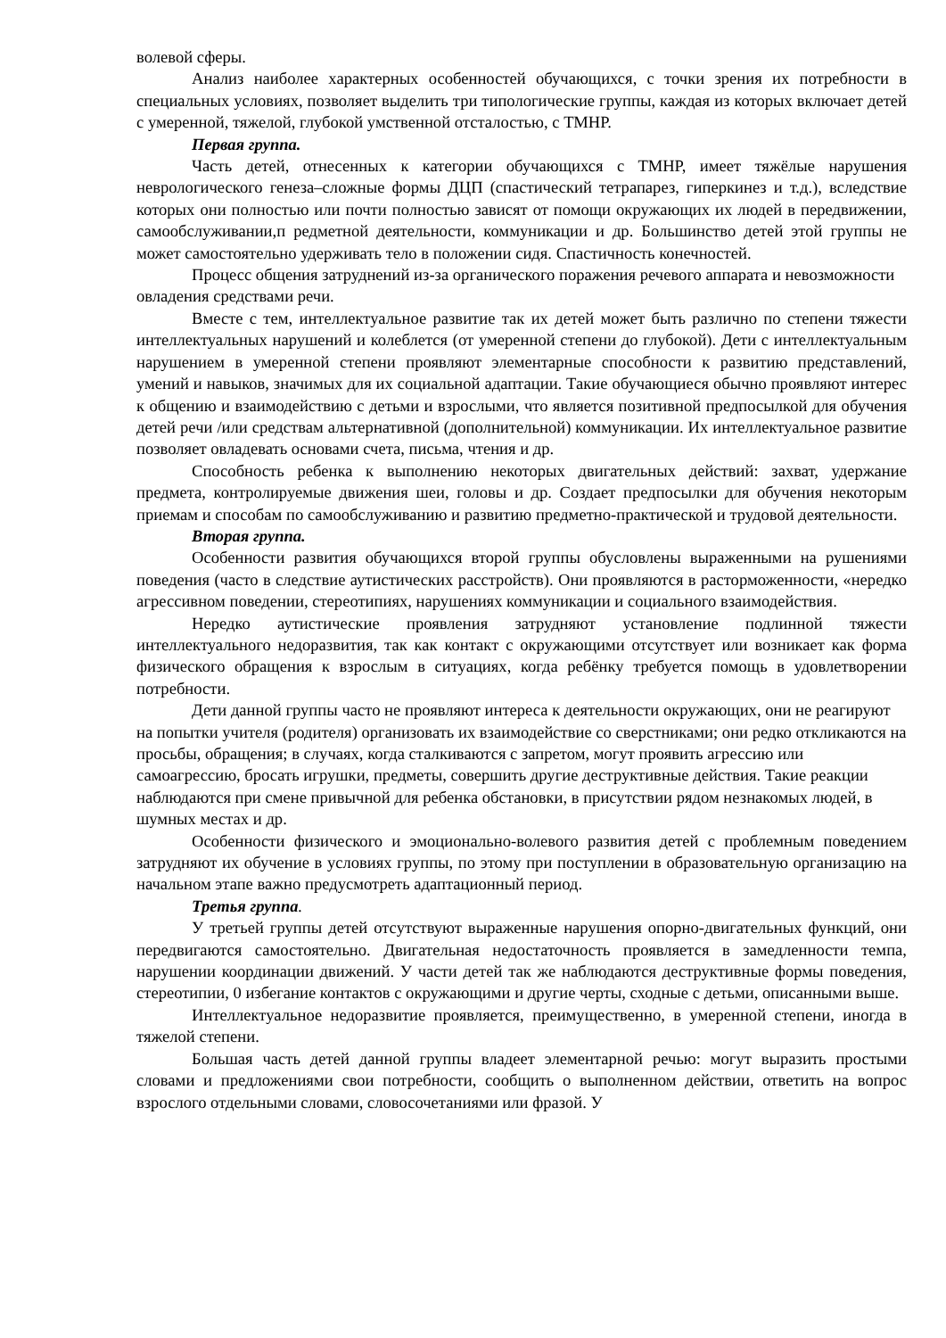волевой сферы.
Анализ наиболее характерных особенностей обучающихся, с точки зрения их потребности в специальных условиях, позволяет выделить три типологические группы, каждая из которых включает детей с умеренной, тяжелой, глубокой умственной отсталостью, с ТМНР.
Первая группа.
Часть детей, отнесенных к категории обучающихся с ТМНР, имеет тяжёлые нарушения неврологического генеза–сложные формы ДЦП (спастический тетрапарез, гиперкинез и т.д.), вследствие которых они полностью или почти полностью зависят от помощи окружающих их людей в передвижении, самообслуживании,п редметной деятельности, коммуникации и др. Большинство детей этой группы не может самостоятельно удерживать тело в положении сидя. Спастичность конечностей.
Процесс общения затруднений из-за органического поражения речевого аппарата и невозможности овладения средствами речи.
Вместе с тем, интеллектуальное развитие так их детей может быть различно по степени тяжести интеллектуальных нарушений и колеблется (от умеренной степени до глубокой). Дети с интеллектуальным нарушением в умеренной степени проявляют элементарные способности к развитию представлений, умений и навыков, значимых для их социальной адаптации. Такие обучающиеся обычно проявляют интерес к общению и взаимодействию с детьми и взрослыми, что является позитивной предпосылкой для обучения детей речи /или средствам альтернативной (дополнительной) коммуникации. Их интеллектуальное развитие позволяет овладевать основами счета, письма, чтения и др.
Способность ребенка к выполнению некоторых двигательных действий: захват, удержание предмета, контролируемые движения шеи, головы и др. Создает предпосылки для обучения некоторым приемам и способам по самообслуживанию и развитию предметно-практической и трудовой деятельности.
Вторая группа.
Особенности развития обучающихся второй группы обусловлены выраженными на рушениями поведения (часто в следствие аутистических расстройств). Они проявляются в расторможенности, «нередко агрессивном поведении, стереотипиях, нарушениях коммуникации и социального взаимодействия.
Нередко аутистические проявления затрудняют установление подлинной тяжести интеллектуального недоразвития, так как контакт с окружающими отсутствует или возникает как форма физического обращения к взрослым в ситуациях, когда ребёнку требуется помощь в удовлетворении потребности.
Дети данной группы часто не проявляют интереса к деятельности окружающих, они не реагируют на попытки учителя (родителя) организовать их взаимодействие со сверстниками; они редко откликаются на просьбы, обращения; в случаях, когда сталкиваются с запретом, могут проявить агрессию или самоагрессию, бросать игрушки, предметы, совершить другие деструктивные действия. Такие реакции наблюдаются при смене привычной для ребенка обстановки, в присутствии рядом незнакомых людей, в шумных местах и др.
Особенности физического и эмоционально-волевого развития детей с проблемным поведением затрудняют их обучение в условиях группы, по этому при поступлении в образовательную организацию на начальном этапе важно предусмотреть адаптационный период.
Третья группа.
У третьей группы детей отсутствуют выраженные нарушения опорно-двигательных функций, они передвигаются самостоятельно. Двигательная недостаточность проявляется в замедленности темпа, нарушении координации движений. У части детей так же наблюдаются деструктивные формы поведения, стереотипии, 0 избегание контактов с окружающими и другие черты, сходные с детьми, описанными выше.
Интеллектуальное недоразвитие проявляется, преимущественно, в умеренной степени, иногда в тяжелой степени.
Большая часть детей данной группы владеет элементарной речью: могут выразить простыми словами и предложениями свои потребности, сообщить о выполненном действии, ответить на вопрос взрослого отдельными словами, словосочетаниями или фразой. У